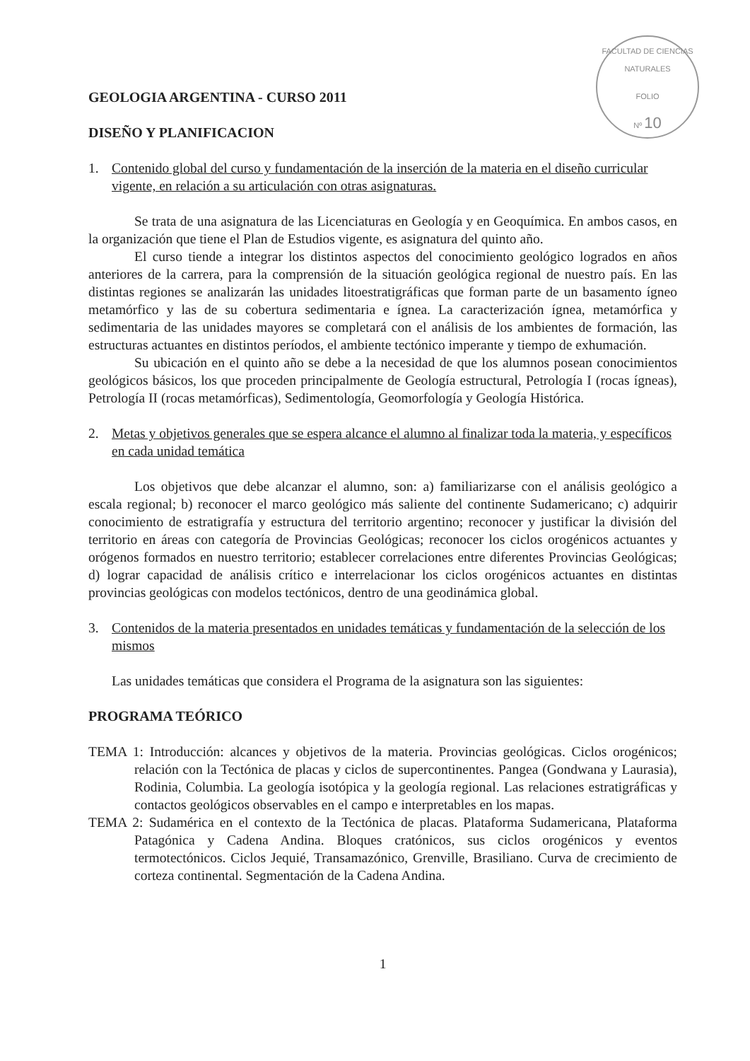FACULTAD DE CIENCIAS NATURALES
FOLIO
Nº 10
GEOLOGIA ARGENTINA - CURSO 2011
DISEÑO Y PLANIFICACION
1. Contenido global del curso y fundamentación de la inserción de la materia en el diseño curricular vigente, en relación a su articulación con otras asignaturas.
Se trata de una asignatura de las Licenciaturas en Geología y en Geoquímica. En ambos casos, en la organización que tiene el Plan de Estudios vigente, es asignatura del quinto año.
El curso tiende a integrar los distintos aspectos del conocimiento geológico logrados en años anteriores de la carrera, para la comprensión de la situación geológica regional de nuestro país. En las distintas regiones se analizarán las unidades litoestratigráficas que forman parte de un basamento ígneo metamórfico y las de su cobertura sedimentaria e ígnea. La caracterización ígnea, metamórfica y sedimentaria de las unidades mayores se completará con el análisis de los ambientes de formación, las estructuras actuantes en distintos períodos, el ambiente tectónico imperante y tiempo de exhumación.
Su ubicación en el quinto año se debe a la necesidad de que los alumnos posean conocimientos geológicos básicos, los que proceden principalmente de Geología estructural, Petrología I (rocas ígneas), Petrología II (rocas metamórficas), Sedimentología, Geomorfología y Geología Histórica.
2. Metas y objetivos generales que se espera alcance el alumno al finalizar toda la materia, y específicos en cada unidad temática
Los objetivos que debe alcanzar el alumno, son: a) familiarizarse con el análisis geológico a escala regional; b) reconocer el marco geológico más saliente del continente Sudamericano; c) adquirir conocimiento de estratigrafía y estructura del territorio argentino; reconocer y justificar la división del territorio en áreas con categoría de Provincias Geológicas; reconocer los ciclos orogénicos actuantes y orógenos formados en nuestro territorio; establecer correlaciones entre diferentes Provincias Geológicas; d) lograr capacidad de análisis crítico e interrelacionar los ciclos orogénicos actuantes en distintas provincias geológicas con modelos tectónicos, dentro de una geodinámica global.
3. Contenidos de la materia presentados en unidades temáticas y fundamentación de la selección de los mismos
Las unidades temáticas que considera el Programa de la asignatura son las siguientes:
PROGRAMA TEÓRICO
TEMA 1: Introducción: alcances y objetivos de la materia. Provincias geológicas. Ciclos orogénicos; relación con la Tectónica de placas y ciclos de supercontinentes. Pangea (Gondwana y Laurasia), Rodinia, Columbia. La geología isotópica y la geología regional. Las relaciones estratigráficas y contactos geológicos observables en el campo e interpretables en los mapas.
TEMA 2: Sudamérica en el contexto de la Tectónica de placas. Plataforma Sudamericana, Plataforma Patagónica y Cadena Andina. Bloques cratónicos, sus ciclos orogénicos y eventos termotectónicos. Ciclos Jequié, Transamazónico, Grenville, Brasiliano. Curva de crecimiento de corteza continental. Segmentación de la Cadena Andina.
1